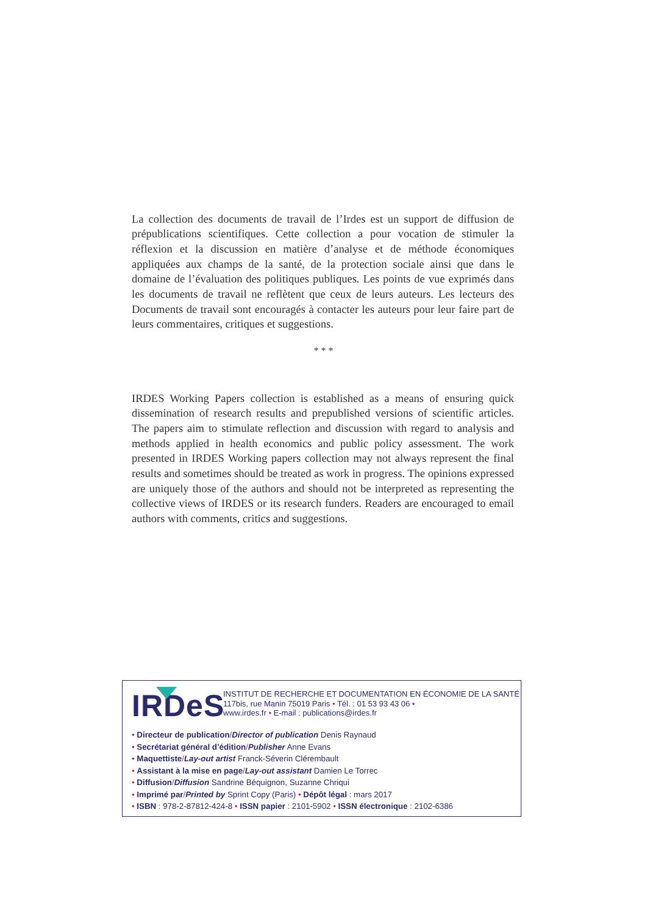La collection des documents de travail de l’Irdes est un support de diffusion de prépublications scientifiques. Cette collection a pour vocation de stimuler la réflexion et la discussion en matière d’analyse et de méthode économiques appliquées aux champs de la santé, de la protection sociale ainsi que dans le domaine de l’évaluation des politiques publiques. Les points de vue exprimés dans les documents de travail ne reflètent que ceux de leurs auteurs. Les lecteurs des Documents de travail sont encouragés à contacter les auteurs pour leur faire part de leurs commentaires, critiques et suggestions.
* * *
IRDES Working Papers collection is established as a means of ensuring quick dissemination of research results and prepublished versions of scientific articles. The papers aim to stimulate reflection and discussion with regard to analysis and methods applied in health economics and public policy assessment. The work presented in IRDES Working papers collection may not always represent the final results and sometimes should be treated as work in progress. The opinions expressed are uniquely those of the authors and should not be interpreted as representing the collective views of IRDES or its research funders. Readers are encouraged to email authors with comments, critics and suggestions.
IRDeS
INSTITUT DE RECHERCHE ET DOCUMENTATION EN ÉCONOMIE DE LA SANTÉ
117bis, rue Manin 75019 Paris • Tél. : 01 53 93 43 06 •
www.irdes.fr • E-mail : publications@irdes.fr
• Directeur de publication/Director of publication Denis Raynaud
• Secrétariat général d’édition/Publisher Anne Evans
• Maquettiste/Lay-out artist Franck-Séverin Clérembault
• Assistant à la mise en page/Lay-out assistant Damien Le Torrec
• Diffusion/Diffusion Sandrine Béquignon, Suzanne Chriqui
• Imprimé par/Printed by Sprint Copy (Paris) • Dépôt légal : mars 2017
• ISBN : 978-2-87812-424-8 • ISSN papier : 2101-5902 • ISSN électronique : 2102-6386